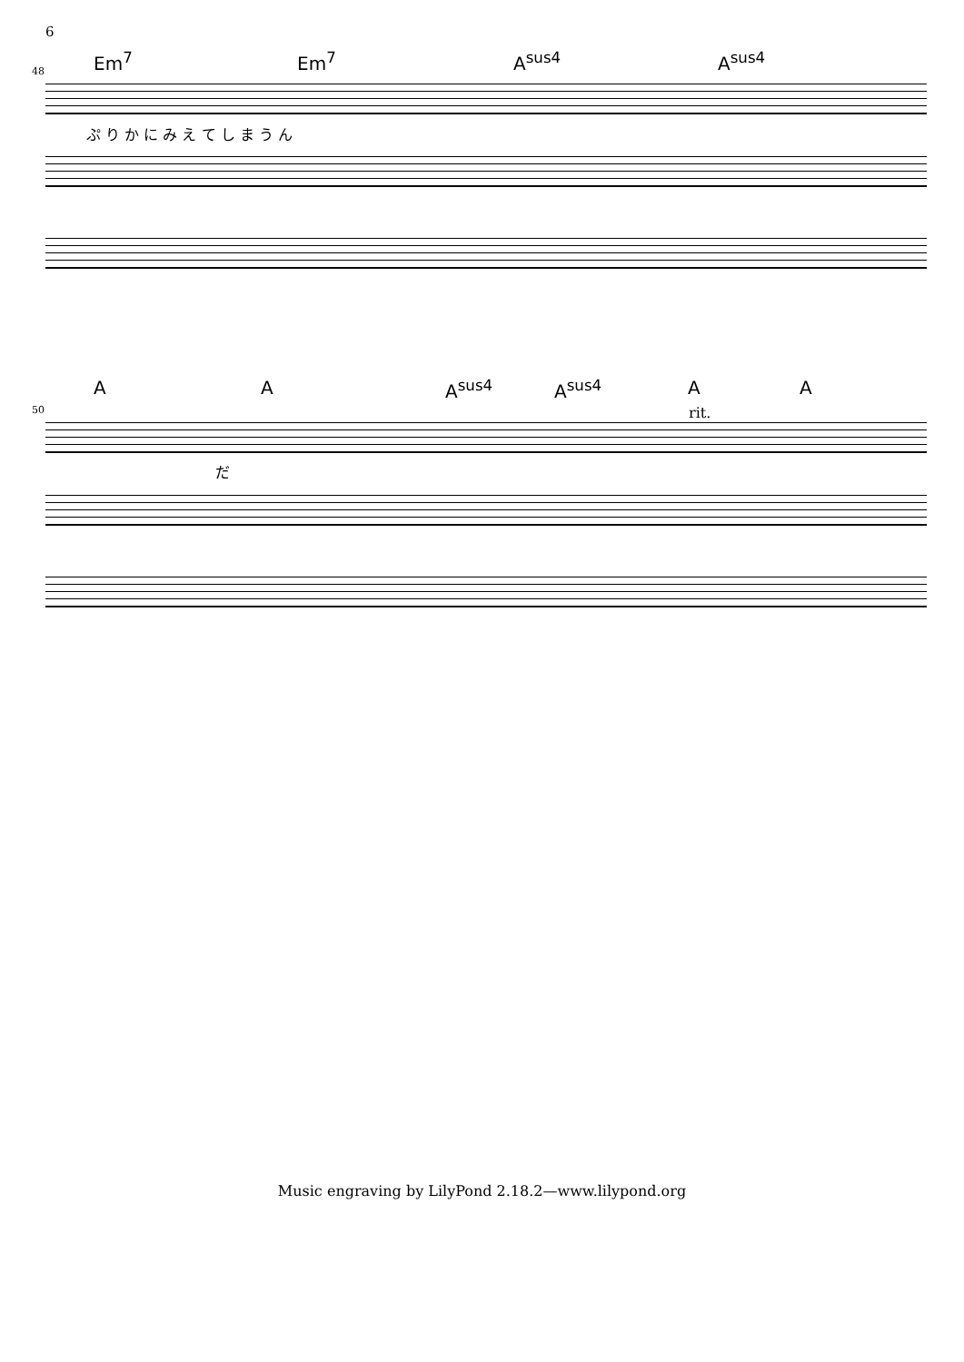6
Em<sup>7</sup> Em<sup>7</sup> A<sup>sus4</sup> A<sup>sus4</sup>
48
ぷ り か に み え て し ま う ん
A A A<sup>sus4</sup> A<sup>sus4</sup> A A
rit. 50
だ
Music engraving by LilyPond 2.18.2—www.lilypond.org